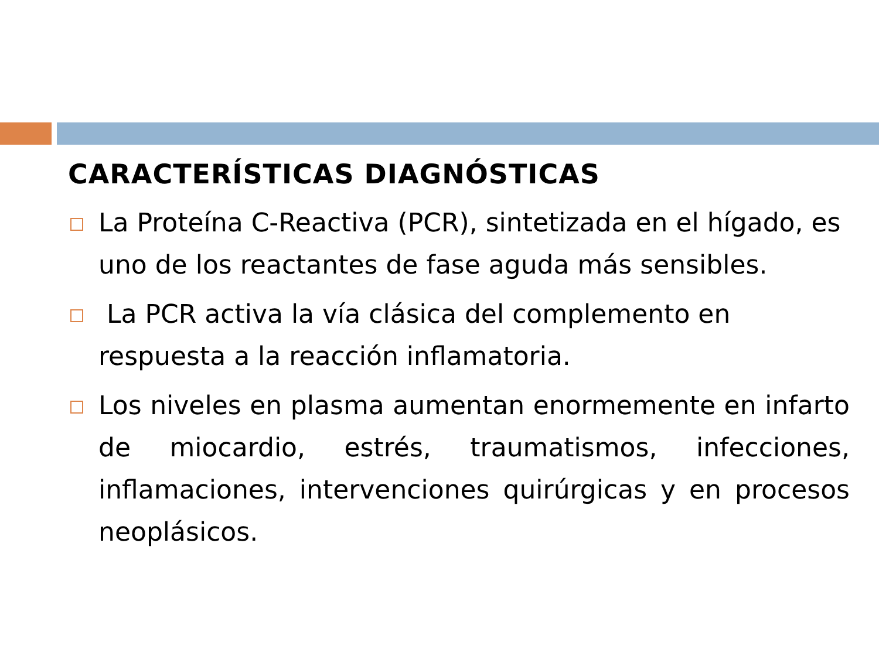CARACTERÍSTICAS DIAGNÓSTICAS
La Proteína C-Reactiva (PCR), sintetizada en el hígado, es uno de los reactantes de fase aguda más sensibles.
La PCR activa la vía clásica del complemento en respuesta a la reacción inflamatoria.
Los niveles en plasma aumentan enormemente en infarto de miocardio, estrés, traumatismos, infecciones, inflamaciones, intervenciones quirúrgicas y en procesos neoplásicos.